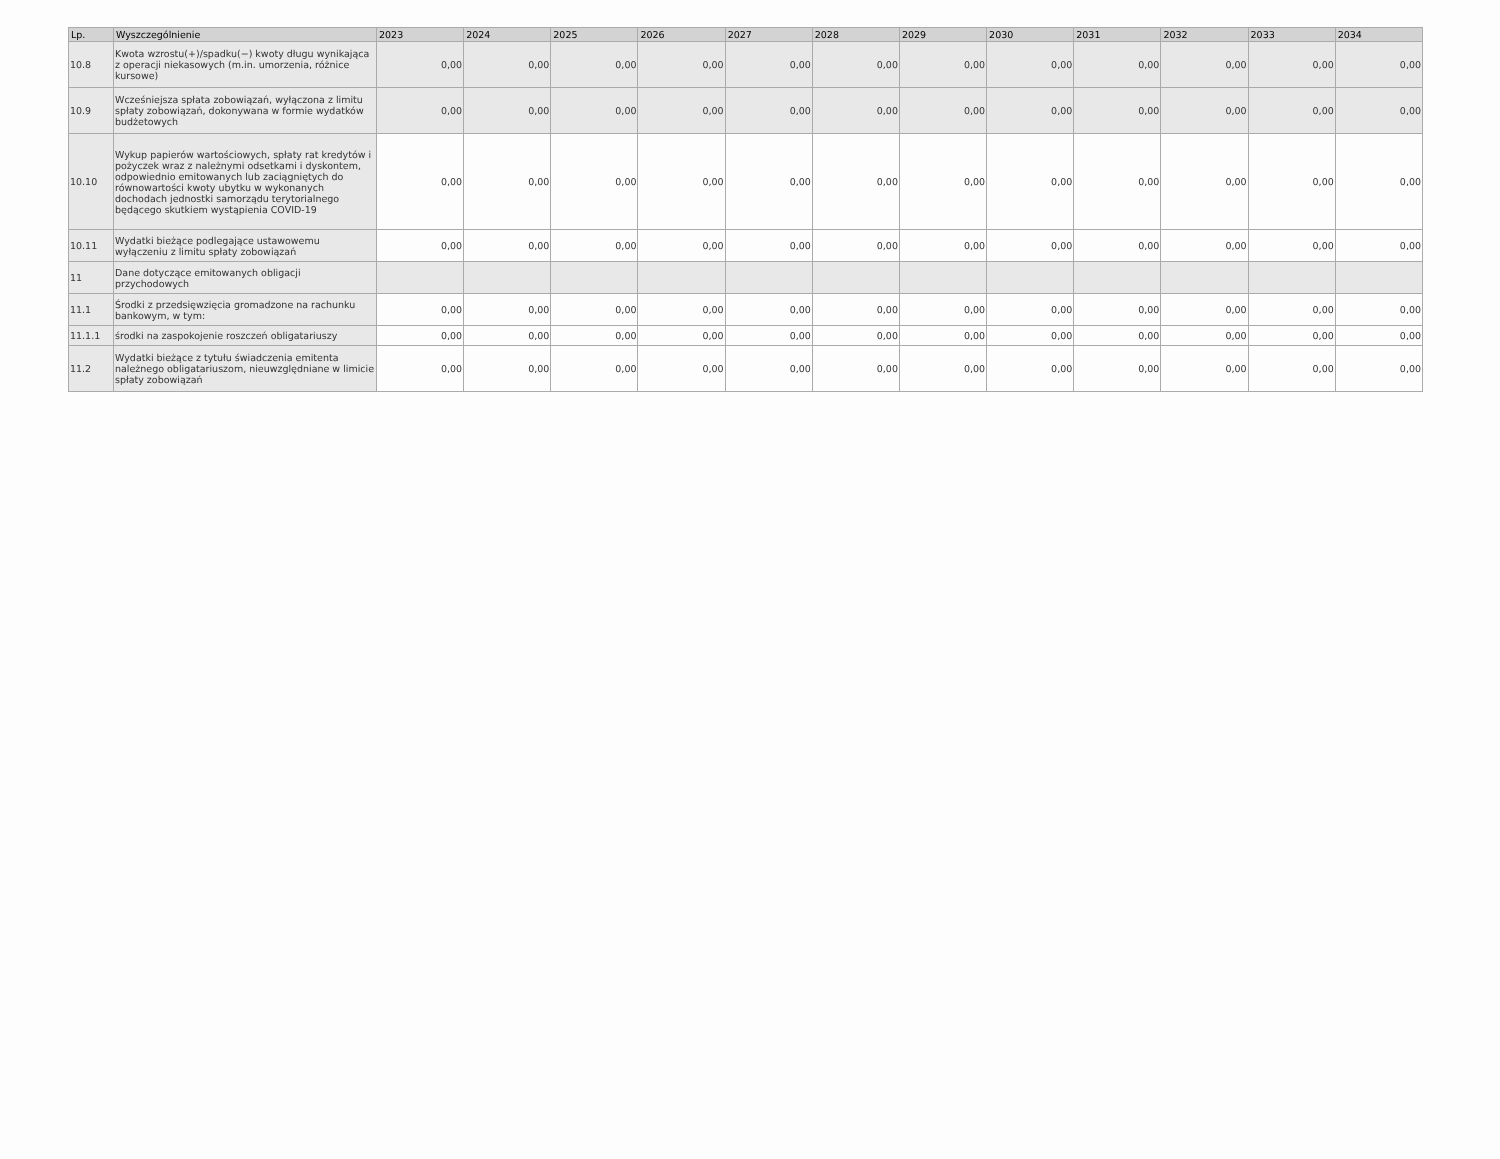| Lp. | Wyszczególnienie | 2023 | 2024 | 2025 | 2026 | 2027 | 2028 | 2029 | 2030 | 2031 | 2032 | 2033 | 2034 |
| --- | --- | --- | --- | --- | --- | --- | --- | --- | --- | --- | --- | --- | --- |
| 10.8 | Kwota wzrostu(+)/spadku(−) kwoty długu wynikająca z operacji niekasowych (m.in. umorzenia, różnice kursowe) | 0,00 | 0,00 | 0,00 | 0,00 | 0,00 | 0,00 | 0,00 | 0,00 | 0,00 | 0,00 | 0,00 | 0,00 |
| 10.9 | Wcześniejsza spłata zobowiązań, wyłączona z limitu spłaty zobowiązań, dokonywana w formie wydatków budżetowych | 0,00 | 0,00 | 0,00 | 0,00 | 0,00 | 0,00 | 0,00 | 0,00 | 0,00 | 0,00 | 0,00 | 0,00 |
| 10.10 | Wykup papierów wartościowych, spłaty rat kredytów i pożyczek wraz z należnymi odsetkami i dyskontem, odpowiednio emitowanych lub zaciągniętych do równowartości kwoty ubytku w wykonanych dochodach jednostki samorządu terytorialnego będącego skutkiem wystąpienia COVID-19 | 0,00 | 0,00 | 0,00 | 0,00 | 0,00 | 0,00 | 0,00 | 0,00 | 0,00 | 0,00 | 0,00 | 0,00 |
| 10.11 | Wydatki bieżące podlegające ustawowemu wyłączeniu z limitu spłaty zobowiązań | 0,00 | 0,00 | 0,00 | 0,00 | 0,00 | 0,00 | 0,00 | 0,00 | 0,00 | 0,00 | 0,00 | 0,00 |
| 11 | Dane dotyczące emitowanych obligacji przychodowych | | | | | | | | | | | | |
| 11.1 | Środki z przedsięwzięcia gromadzone na rachunku bankowym, w tym: | 0,00 | 0,00 | 0,00 | 0,00 | 0,00 | 0,00 | 0,00 | 0,00 | 0,00 | 0,00 | 0,00 | 0,00 |
| 11.1.1 | środki na zaspokojenie roszczeń obligatariuszy | 0,00 | 0,00 | 0,00 | 0,00 | 0,00 | 0,00 | 0,00 | 0,00 | 0,00 | 0,00 | 0,00 | 0,00 |
| 11.2 | Wydatki bieżące z tytułu świadczenia emitenta należnego obligatariuszom, nieuwzględniane w limicie spłaty zobowiązań | 0,00 | 0,00 | 0,00 | 0,00 | 0,00 | 0,00 | 0,00 | 0,00 | 0,00 | 0,00 | 0,00 | 0,00 |